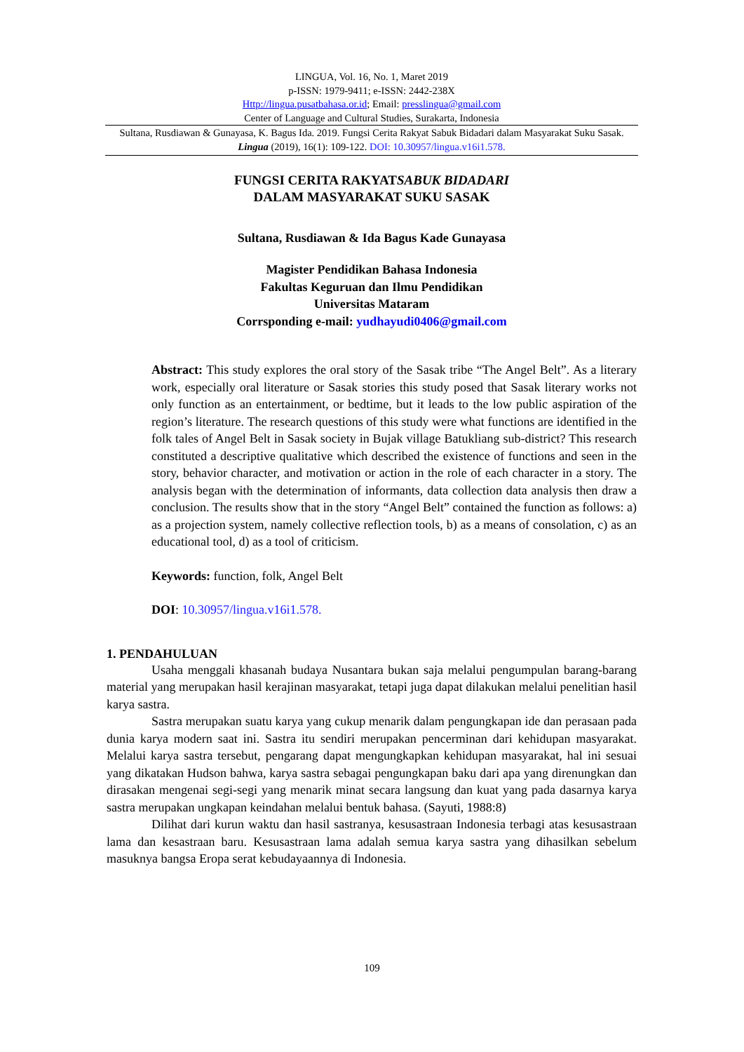LINGUA, Vol. 16, No. 1, Maret 2019
p-ISSN: 1979-9411; e-ISSN: 2442-238X
Http://lingua.pusatbahasa.or.id; Email: presslingua@gmail.com
Center of Language and Cultural Studies, Surakarta, Indonesia
Sultana, Rusdiawan & Gunayasa, K. Bagus Ida. 2019. Fungsi Cerita Rakyat Sabuk Bidadari dalam Masyarakat Suku Sasak. Lingua (2019), 16(1): 109-122. DOI: 10.30957/lingua.v16i1.578.
FUNGSI CERITA RAKYATSABUK BIDADARI
DALAM MASYARAKAT SUKU SASAK
Sultana, Rusdiawan & Ida Bagus Kade Gunayasa
Magister Pendidikan Bahasa Indonesia
Fakultas Keguruan dan Ilmu Pendidikan
Universitas Mataram
Corrsponding e-mail: yudhayudi0406@gmail.com
Abstract: This study explores the oral story of the Sasak tribe “The Angel Belt”. As a literary work, especially oral literature or Sasak stories this study posed that Sasak literary works not only function as an entertainment, or bedtime, but it leads to the low public aspiration of the region’s literature. The research questions of this study were what functions are identified in the folk tales of Angel Belt in Sasak society in Bujak village Batukliang sub-district? This research constituted a descriptive qualitative which described the existence of functions and seen in the story, behavior character, and motivation or action in the role of each character in a story. The analysis began with the determination of informants, data collection data analysis then draw a conclusion. The results show that in the story “Angel Belt” contained the function as follows: a) as a projection system, namely collective reflection tools, b) as a means of consolation, c) as an educational tool, d) as a tool of criticism.
Keywords: function, folk, Angel Belt
DOI: 10.30957/lingua.v16i1.578.
1. PENDAHULUAN
Usaha menggali khasanah budaya Nusantara bukan saja melalui pengumpulan barang-barang material yang merupakan hasil kerajinan masyarakat, tetapi juga dapat dilakukan melalui penelitian hasil karya sastra.
Sastra merupakan suatu karya yang cukup menarik dalam pengungkapan ide dan perasaan pada dunia karya modern saat ini. Sastra itu sendiri merupakan pencerminan dari kehidupan masyarakat. Melalui karya sastra tersebut, pengarang dapat mengungkapkan kehidupan masyarakat, hal ini sesuai yang dikatakan Hudson bahwa, karya sastra sebagai pengungkapan baku dari apa yang direnungkan dan dirasakan mengenai segi-segi yang menarik minat secara langsung dan kuat yang pada dasarnya karya sastra merupakan ungkapan keindahan melalui bentuk bahasa. (Sayuti, 1988:8)
Dilihat dari kurun waktu dan hasil sastranya, kesusastraan Indonesia terbagi atas kesusastraan lama dan kesastraan baru. Kesusastraan lama adalah semua karya sastra yang dihasilkan sebelum masuknya bangsa Eropa serat kebudayaannya di Indonesia.
109